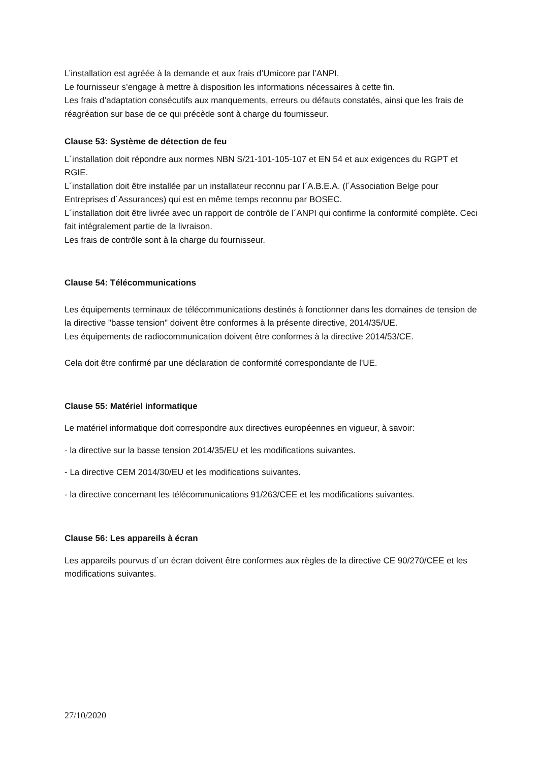L’installation est agréée à la demande et aux frais d’Umicore par l’ANPI.
Le fournisseur s’engage à mettre à disposition les informations nécessaires à cette fin.
Les frais d’adaptation consécutifs aux manquements, erreurs ou défauts constatés, ainsi que les frais de réagréation sur base de ce qui précède sont à charge du fournisseur.
Clause 53: Système de détection de feu
L´installation doit répondre aux normes NBN S/21-101-105-107 et EN 54 et aux exigences du RGPT et RGIE.
L´installation doit être installée par un installateur reconnu par l´A.B.E.A. (l´Association Belge pour Entreprises d´Assurances) qui est en même temps reconnu par BOSEC.
L´installation doit être livrée avec un rapport de contrôle de l´ANPI qui confirme la conformité complète. Ceci fait intégralement partie de la livraison.
Les frais de contrôle sont à la charge du fournisseur.
Clause 54: Télécommunications
Les équipements terminaux de télécommunications destinés à fonctionner dans les domaines de tension de la directive "basse tension" doivent être conformes à la présente directive, 2014/35/UE.
Les équipements de radiocommunication doivent être conformes à la directive 2014/53/CE.
Cela doit être confirmé par une déclaration de conformité correspondante de l'UE.
Clause 55: Matériel informatique
Le matériel informatique doit correspondre aux directives européennes en vigueur, à savoir:
- la directive sur la basse tension 2014/35/EU et les modifications suivantes.
- La directive CEM 2014/30/EU et les modifications suivantes.
- la directive concernant les télécommunications 91/263/CEE et les modifications suivantes.
Clause 56: Les appareils à écran
Les appareils pourvus d´un écran doivent être conformes aux règles de la directive CE 90/270/CEE et les modifications suivantes.
27/10/2020